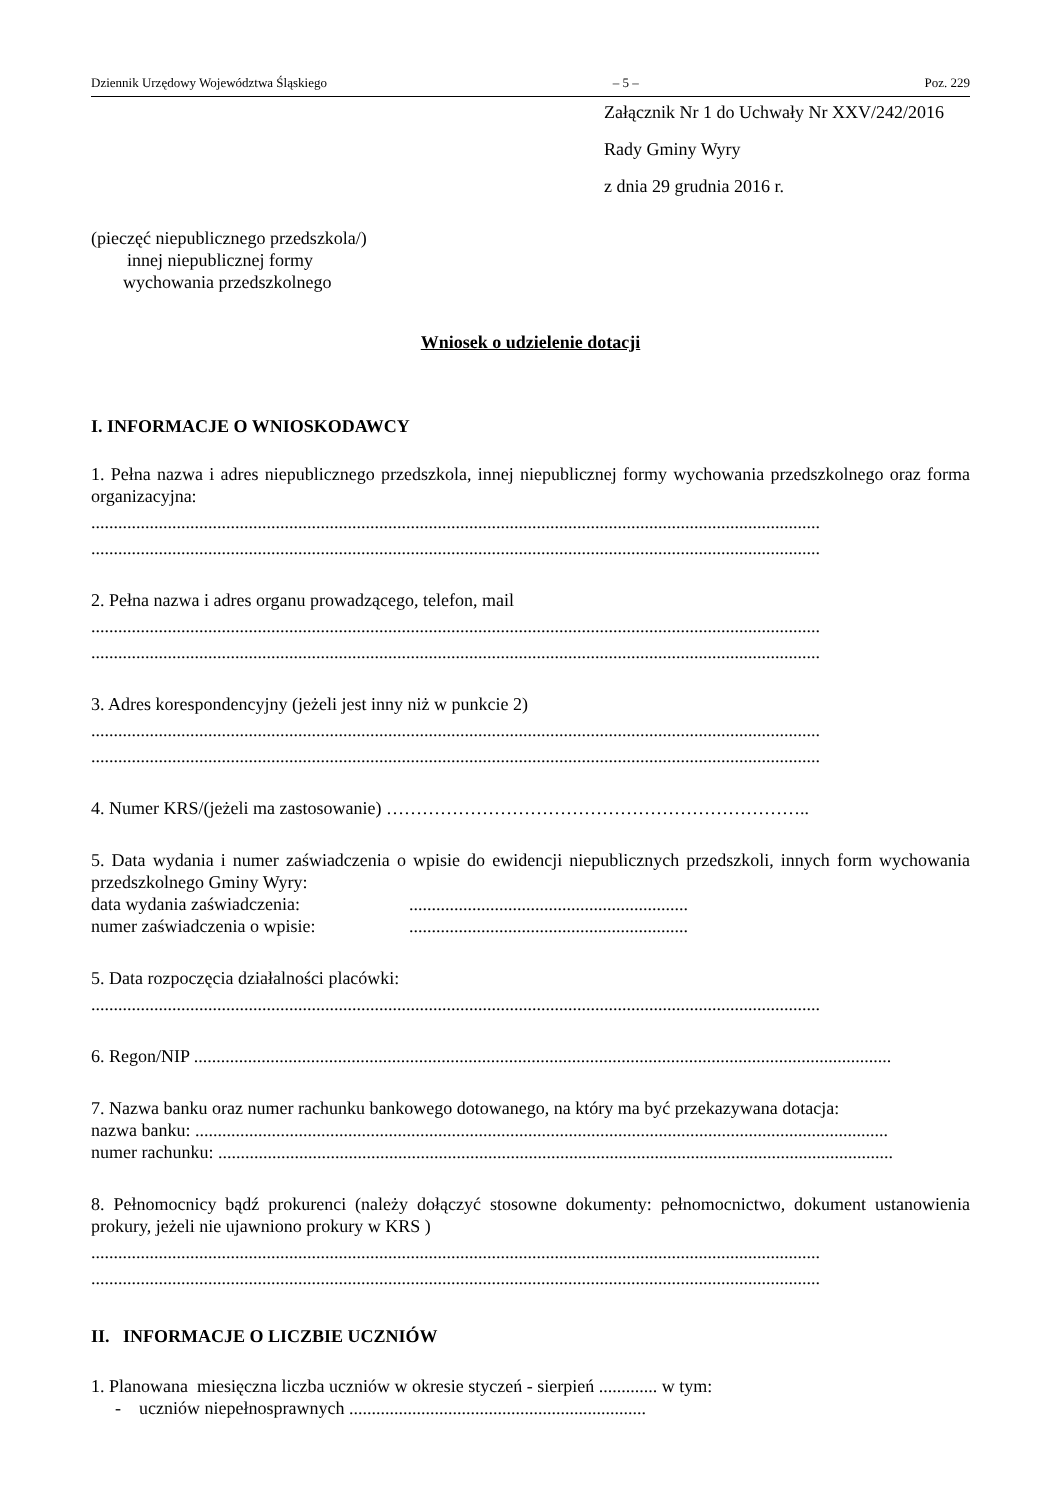Dziennik Urzędowy Województwa Śląskiego – 5 – Poz. 229
Załącznik Nr 1 do Uchwały Nr XXV/242/2016
Rady Gminy Wyry
z dnia 29 grudnia 2016 r.
(pieczęć niepublicznego przedszkola/)
innej niepublicznej formy
wychowania przedszkolnego
Wniosek o udzielenie dotacji
I. INFORMACJE O WNIOSKODAWCY
1. Pełna nazwa i adres niepublicznego przedszkola, innej niepublicznej formy wychowania przedszkolnego oraz forma organizacyjna:
..................................................................................................................................................................
..................................................................................................................................................................
2. Pełna nazwa i adres organu prowadzącego, telefon, mail
..................................................................................................................................................................
..................................................................................................................................................................
3. Adres korespondencyjny (jeżeli jest inny niż w punkcie 2)
..................................................................................................................................................................
..................................................................................................................................................................
4. Numer KRS/(jeżeli ma zastosowanie) ……………………………………………………………..
5. Data wydania i numer zaświadczenia o wpisie do ewidencji niepublicznych przedszkoli, innych form wychowania przedszkolnego Gminy Wyry:
data wydania zaświadczenia:..............................................................
numer zaświadczenia o wpisie:..............................................................
5. Data rozpoczęcia działalności placówki:
..................................................................................................................................................................
6. Regon/NIP ...........................................................................................................................................................
7. Nazwa banku oraz numer rachunku bankowego dotowanego, na który ma być przekazywana dotacja:
nazwa banku: ..........................................................................................................................................................
numer rachunku: ......................................................................................................................................................
8. Pełnomocnicy bądź prokurenci (należy dołączyć stosowne dokumenty: pełnomocnictwo, dokument ustanowienia prokury, jeżeli nie ujawniono prokury w KRS )
..................................................................................................................................................................
..................................................................................................................................................................
II. INFORMACJE O LICZBIE UCZNIÓW
1. Planowana miesięczna liczba uczniów w okresie styczeń - sierpień ............. w tym:
- uczniów niepełnosprawnych ..................................................................